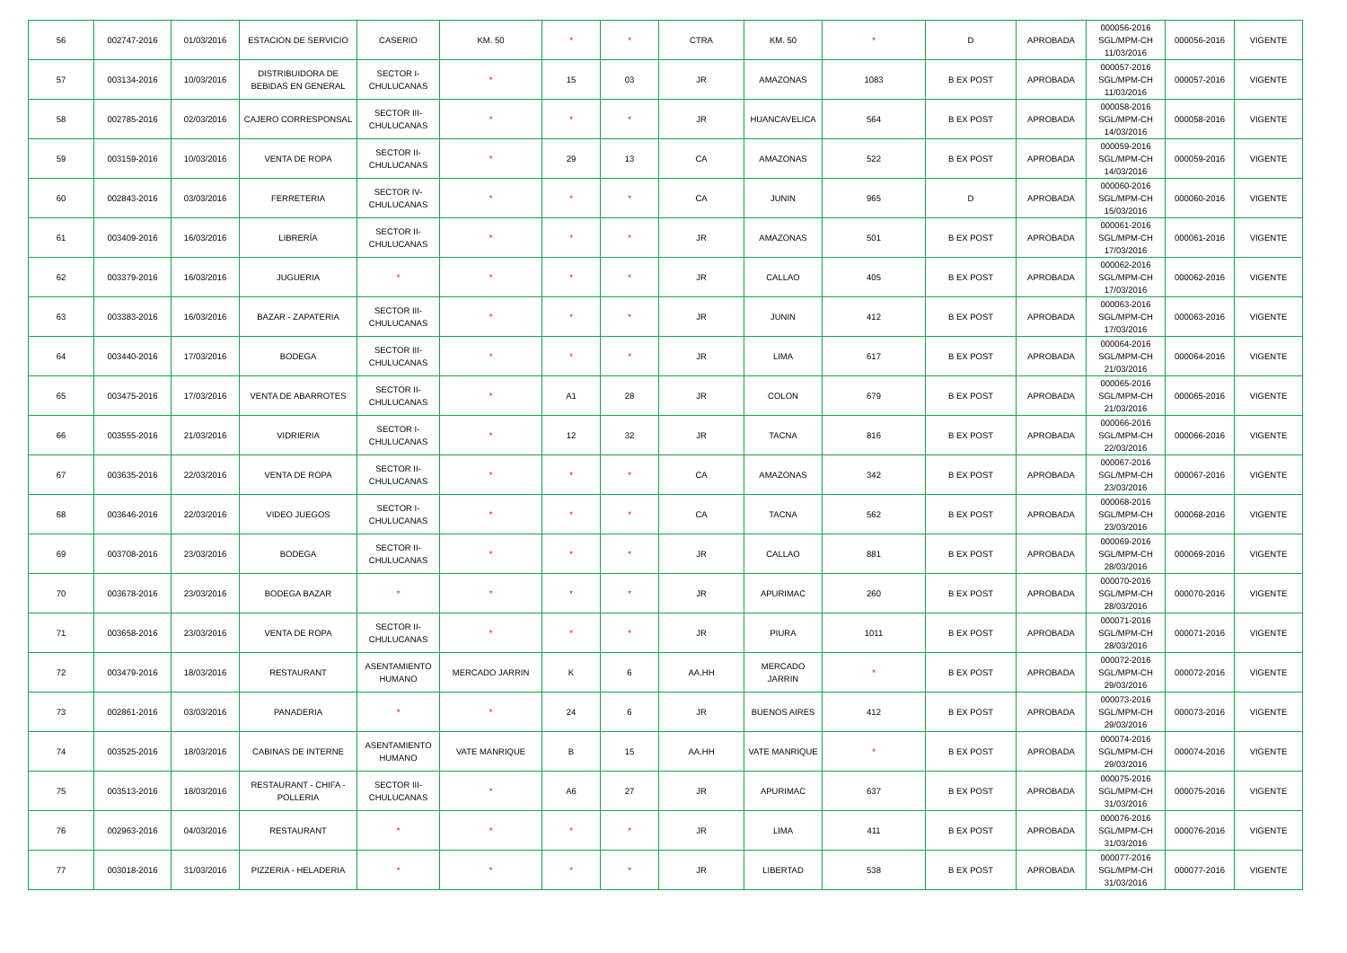| 56 | 002747-2016 | 01/03/2016 | ESTACION DE SERVICIO | CASERIO | KM. 50 | * | * | CTRA | KM. 50 | * | D | APROBADA | 000056-2016 SGL/MPM-CH 11/03/2016 | 000056-2016 | VIGENTE |
| 57 | 003134-2016 | 10/03/2016 | DISTRIBUIDORA DE BEBIDAS EN GENERAL | SECTOR I-CHULUCANAS | * | 15 | 03 | JR | AMAZONAS | 1083 | B EX POST | APROBADA | 000057-2016 SGL/MPM-CH 11/03/2016 | 000057-2016 | VIGENTE |
| 58 | 002785-2016 | 02/03/2016 | CAJERO CORRESPONSAL | SECTOR III-CHULUCANAS | * | * | * | JR | HUANCAVELICA | 564 | B EX POST | APROBADA | 000058-2016 SGL/MPM-CH 14/03/2016 | 000058-2016 | VIGENTE |
| 59 | 003159-2016 | 10/03/2016 | VENTA DE ROPA | SECTOR II-CHULUCANAS | * | 29 | 13 | CA | AMAZONAS | 522 | B EX POST | APROBADA | 000059-2016 SGL/MPM-CH 14/03/2016 | 000059-2016 | VIGENTE |
| 60 | 002843-2016 | 03/03/2016 | FERRETERIA | SECTOR IV-CHULUCANAS | * | * | * | CA | JUNIN | 965 | D | APROBADA | 000060-2016 SGL/MPM-CH 15/03/2016 | 000060-2016 | VIGENTE |
| 61 | 003409-2016 | 16/03/2016 | LIBRERÍA | SECTOR II-CHULUCANAS | * | * | * | JR | AMAZONAS | 501 | B EX POST | APROBADA | 000061-2016 SGL/MPM-CH 17/03/2016 | 000061-2016 | VIGENTE |
| 62 | 003379-2016 | 16/03/2016 | JUGUERIA | * | * | * | * | JR | CALLAO | 405 | B EX POST | APROBADA | 000062-2016 SGL/MPM-CH 17/03/2016 | 000062-2016 | VIGENTE |
| 63 | 003383-2016 | 16/03/2016 | BAZAR - ZAPATERIA | SECTOR III-CHULUCANAS | * | * | * | JR | JUNIN | 412 | B EX POST | APROBADA | 000063-2016 SGL/MPM-CH 17/03/2016 | 000063-2016 | VIGENTE |
| 64 | 003440-2016 | 17/03/2016 | BODEGA | SECTOR III-CHULUCANAS | * | * | * | JR | LIMA | 617 | B EX POST | APROBADA | 000064-2016 SGL/MPM-CH 21/03/2016 | 000064-2016 | VIGENTE |
| 65 | 003475-2016 | 17/03/2016 | VENTA DE ABARROTES | SECTOR II-CHULUCANAS | * | A1 | 28 | JR | COLON | 679 | B EX POST | APROBADA | 000065-2016 SGL/MPM-CH 21/03/2016 | 000065-2016 | VIGENTE |
| 66 | 003555-2016 | 21/03/2016 | VIDRIERIA | SECTOR I-CHULUCANAS | * | 12 | 32 | JR | TACNA | 816 | B EX POST | APROBADA | 000066-2016 SGL/MPM-CH 22/03/2016 | 000066-2016 | VIGENTE |
| 67 | 003635-2016 | 22/03/2016 | VENTA DE ROPA | SECTOR II-CHULUCANAS | * | * | * | CA | AMAZONAS | 342 | B EX POST | APROBADA | 000067-2016 SGL/MPM-CH 23/03/2016 | 000067-2016 | VIGENTE |
| 68 | 003646-2016 | 22/03/2016 | VIDEO JUEGOS | SECTOR I-CHULUCANAS | * | * | * | CA | TACNA | 562 | B EX POST | APROBADA | 000068-2016 SGL/MPM-CH 23/03/2016 | 000068-2016 | VIGENTE |
| 69 | 003708-2016 | 23/03/2016 | BODEGA | SECTOR II-CHULUCANAS | * | * | * | JR | CALLAO | 881 | B EX POST | APROBADA | 000069-2016 SGL/MPM-CH 28/03/2016 | 000069-2016 | VIGENTE |
| 70 | 003678-2016 | 23/03/2016 | BODEGA BAZAR | * | * | * | * | JR | APURIMAC | 260 | B EX POST | APROBADA | 000070-2016 SGL/MPM-CH 28/03/2016 | 000070-2016 | VIGENTE |
| 71 | 003658-2016 | 23/03/2016 | VENTA DE ROPA | SECTOR II-CHULUCANAS | * | * | * | JR | PIURA | 1011 | B EX POST | APROBADA | 000071-2016 SGL/MPM-CH 28/03/2016 | 000071-2016 | VIGENTE |
| 72 | 003479-2016 | 18/03/2016 | RESTAURANT | ASENTAMIENTO HUMANO | MERCADO JARRIN | K | 6 | AA.HH | MERCADO JARRIN | * | B EX POST | APROBADA | 000072-2016 SGL/MPM-CH 29/03/2016 | 000072-2016 | VIGENTE |
| 73 | 002861-2016 | 03/03/2016 | PANADERIA | * | * | 24 | 6 | JR | BUENOS AIRES | 412 | B EX POST | APROBADA | 000073-2016 SGL/MPM-CH 29/03/2016 | 000073-2016 | VIGENTE |
| 74 | 003525-2016 | 18/03/2016 | CABINAS DE INTERNE | ASENTAMIENTO HUMANO | VATE MANRIQUE | B | 15 | AA.HH | VATE MANRIQUE | * | B EX POST | APROBADA | 000074-2016 SGL/MPM-CH 29/03/2016 | 000074-2016 | VIGENTE |
| 75 | 003513-2016 | 18/03/2016 | RESTAURANT - CHIFA - POLLERIA | SECTOR III-CHULUCANAS | * | A6 | 27 | JR | APURIMAC | 637 | B EX POST | APROBADA | 000075-2016 SGL/MPM-CH 31/03/2016 | 000075-2016 | VIGENTE |
| 76 | 002963-2016 | 04/03/2016 | RESTAURANT | * | * | * | * | JR | LIMA | 411 | B EX POST | APROBADA | 000076-2016 SGL/MPM-CH 31/03/2016 | 000076-2016 | VIGENTE |
| 77 | 003018-2016 | 31/03/2016 | PIZZERIA - HELADERIA | * | * | * | * | JR | LIBERTAD | 538 | B EX POST | APROBADA | 000077-2016 SGL/MPM-CH 31/03/2016 | 000077-2016 | VIGENTE |